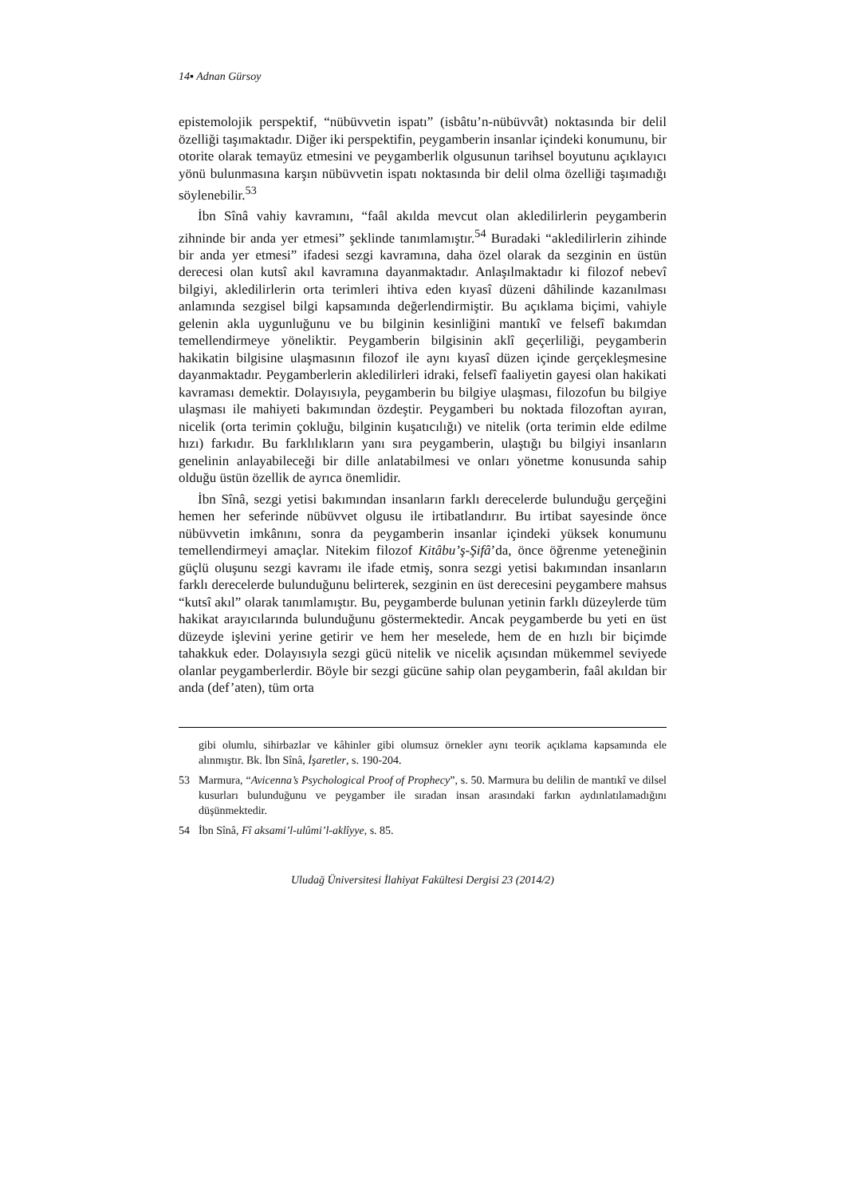14▪ Adnan Gürsoy
epistemolojik perspektif, “nübüvvetin ispatı” (isbâtu’n-nübüvvât) noktasında bir delil özelliği taşımaktadır. Diğer iki perspektifin, peygamberin insanlar içindeki konumunu, bir otorite olarak temayüz etmesini ve peygamberlik olgusunun tarihsel boyutunu açıklayıcı yönü bulunmasına karşın nübüvvetin ispatı noktasında bir delil olma özelliği taşımadığı söylenebilir.<sup>53</sup>
İbn Sînâ vahiy kavramını, “faâl akılda mevcut olan akledilirlerin peygamberin zihninde bir anda yer etmesi” şeklinde tanımlamıştır.<sup>54</sup> Buradaki “akledilirlerin zihinde bir anda yer etmesi” ifadesi sezgi kavramına, daha özel olarak da sezginin en üstün derecesi olan kutsî akıl kavramına dayanmaktadır. Anlaşılmaktadır ki filozof nebevî bilgiyi, akledilirlerin orta terimleri ihtiva eden kıyasî düzeni dâhilinde kazanılması anlamında sezgisel bilgi kapsamında değerlendirmiştir. Bu açıklama biçimi, vahiyle gelenin akla uygunluğunu ve bu bilginin kesinliğini mantıkî ve felsefî bakımdan temellendirmeye yöneliktir. Peygamberin bilgisinin aklî geçerliliği, peygamberin hakikatin bilgisine ulaşmasının filozof ile aynı kıyasî düzen içinde gerçekleşmesine dayanmaktadır. Peygamberlerin akledilirleri idraki, felsefî faaliyetin gayesi olan hakikati kavraması demektir. Dolayısıyla, peygamberin bu bilgiye ulaşması, filozofun bu bilgiye ulaşması ile mahiyeti bakımından özdeştir. Peygamberi bu noktada filozoftan ayıran, nicelik (orta terimin çokluğu, bilginin kuşatıcılığı) ve nitelik (orta terimin elde edilme hızı) farkıdır. Bu farklılıkların yanı sıra peygamberin, ulaştığı bu bilgiyi insanların genelinin anlayabileceği bir dille anlatabilmesi ve onları yönetme konusunda sahip olduğu üstün özellik de ayrıca önemlidir.
İbn Sînâ, sezgi yetisi bakımından insanların farklı derecelerde bulunduğu gerçeğini hemen her seferinde nübüvvet olgusu ile irtibatlandırır. Bu irtibat sayesinde önce nübüvvetin imkânını, sonra da peygamberin insanlar içindeki yüksek konumunu temellendirmeyi amaçlar. Nitekim filozof Kitâbu’ş-Şifâ’da, önce öğrenme yeteneğinin güçlü oluşunu sezgi kavramı ile ifade etmiş, sonra sezgi yetisi bakımından insanların farklı derecelerde bulunduğunu belirterek, sezginin en üst derecesini peygambere mahsus “kutsî akıl” olarak tanımlamıştır. Bu, peygamberde bulunan yetinin farklı düzeylerde tüm hakikat arayıcılarında bulunduğunu göstermektedir. Ancak peygamberde bu yeti en üst düzeyde işlevini yerine getirir ve hem her meselede, hem de en hızlı bir biçimde tahakkuk eder. Dolayısıyla sezgi gücü nitelik ve nicelik açısından mükemmel seviyede olanlar peygamberlerdir. Böyle bir sezgi gücüne sahip olan peygamberin, faâl akıldan bir anda (def’aten), tüm orta
gibi olumlu, sihirbazlar ve kâhinler gibi olumsuz örnekler aynı teorik açıklama kapsamında ele alınmıştır. Bk. İbn Sînâ, İşaretler, s. 190-204.
53 Marmura, “Avicenna’s Psychological Proof of Prophecy”, s. 50. Marmura bu delilin de mantıkî ve dilsel kusurları bulunduğunu ve peygamber ile sıradan insan arasındaki farkın aydınlatılamadığını düşünmektedir.
54 İbn Sînâ, Fî aksami’l-ulûmi’l-aklîyye, s. 85.
Uludağ Üniversitesi İlahiyat Fakültesi Dergisi 23 (2014/2)